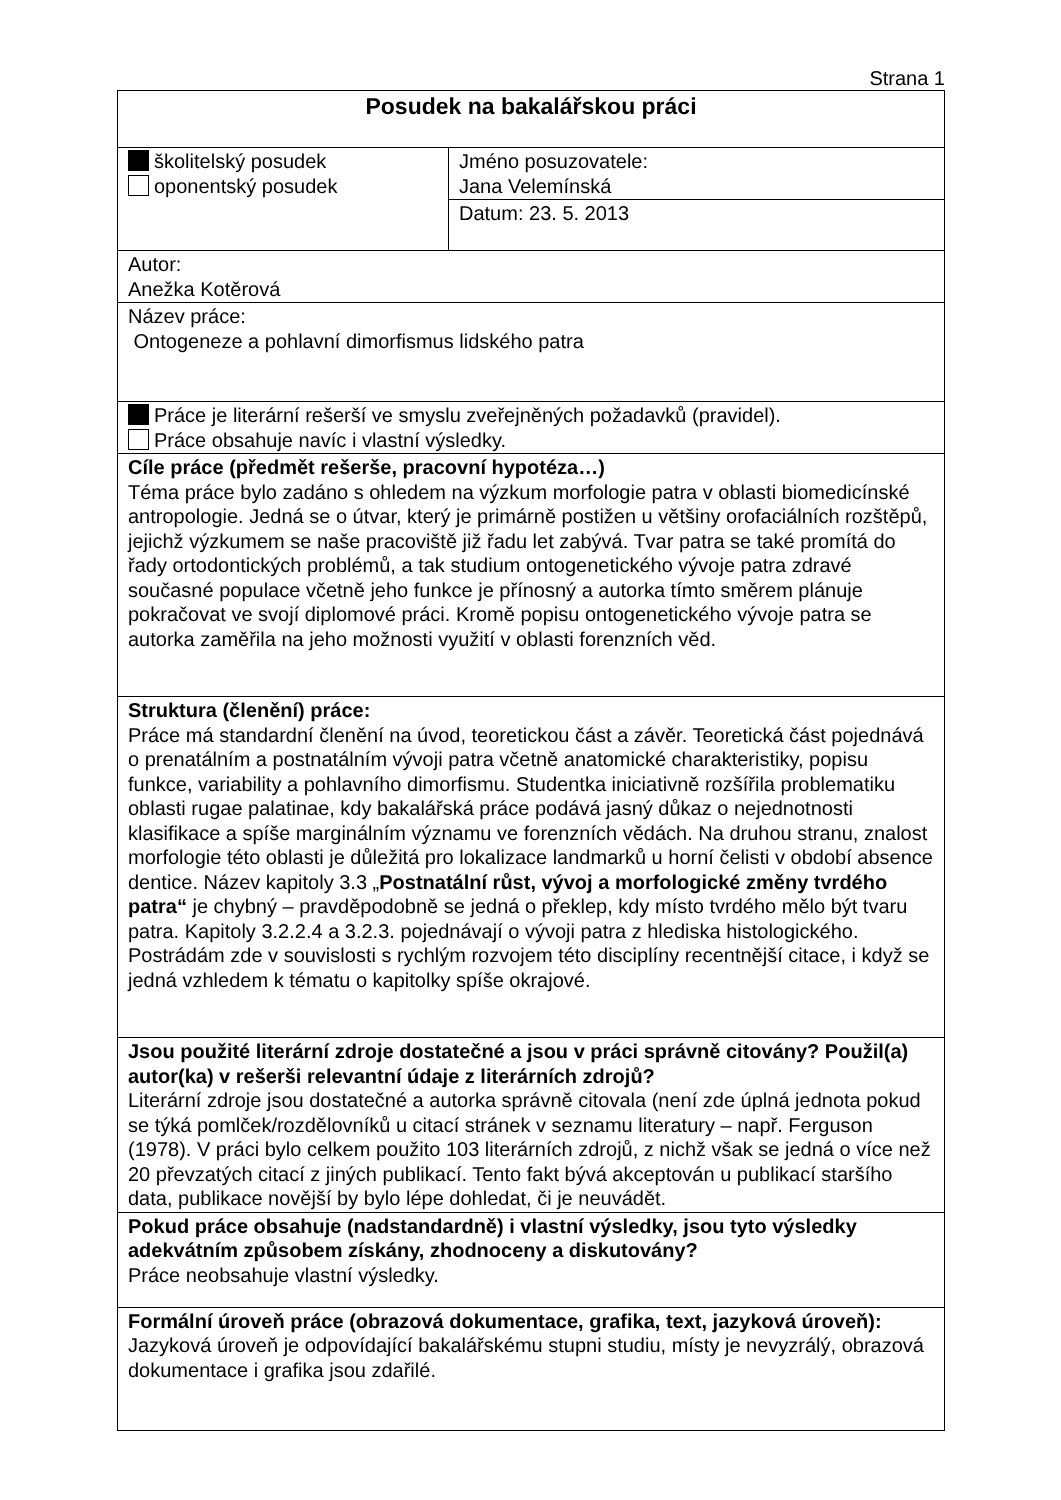Strana 1
| Posudek na bakalářskou práci | |
| školitelský posudek oponentský posudek | Jméno posuzovatele: Jana Velemínská |
| | Datum: 23. 5. 2013 |
| Autor: Anežka Kotěrová | |
| Název práce: Ontogeneze a pohlavní dimorfismus lidského patra | |
| Práce je literární rešerší ve smyslu zveřejněných požadavků (pravidel). Práce obsahuje navíc i vlastní výsledky. | |
| Cíle práce (předmět rešerše, pracovní hypotéza…) Téma práce bylo zadáno s ohledem na výzkum morfologie patra v oblasti biomedicínské antropologie. Jedná se o útvar, který je primárně postižen u většiny orofaciálních rozštěpů, jejichž výzkumem se naše pracoviště již řadu let zabývá. Tvar patra se také promítá do řady ortodontických problémů, a tak studium ontogenetického vývoje patra zdravé současné populace včetně jeho funkce je přínosný a autorka tímto směrem plánuje pokračovat ve svojí diplomové práci. Kromě popisu ontogenetického vývoje patra se autorka zaměřila na jeho možnosti využití v oblasti forenzních věd. | |
| Struktura (členění) práce: Práce má standardní členění na úvod, teoretickou část a závěr. Teoretická část pojednává o prenatálním a postnatálním vývoji patra včetně anatomické charakteristiky, popisu funkce, variability a pohlavního dimorfismu. Studentka iniciativně rozšířila problematiku oblasti rugae palatinae, kdy bakalářská práce podává jasný důkaz o nejednotnosti klasifikace a spíše marginálním významu ve forenzních vědách. Na druhou stranu, znalost morfologie této oblasti je důležitá pro lokalizace landmarků u horní čelisti v období absence dentice. Název kapitoly 3.3 „ Postnatální růst, vývoj a morfologické změny tvrdého patra“ je chybný – pravděpodobně se jedná o překlep, kdy místo tvrdého mělo být tvaru patra. Kapitoly 3.2.2.4 a 3.2.3. pojednávají o vývoji patra z hlediska histologického. Postrádám zde v souvislosti s rychlým rozvojem této disciplíny recentnější citace, i když se jedná vzhledem k tématu o kapitolky spíše okrajové. | |
| Jsou použité literární zdroje dostatečné a jsou v práci správně citovány? Použil(a) autor(ka) v rešerši relevantní údaje z literárních zdrojů? Literární zdroje jsou dostatečné a autorka správně citovala (není zde úplná jednota pokud se týká pomlček/rozdělovníků u citací stránek v seznamu literatury – např. Ferguson (1978). V práci bylo celkem použito 103 literárních zdrojů, z nichž však se jedná o více než 20 převzatých citací z jiných publikací. Tento fakt bývá akceptován u publikací staršího data, publikace novější by bylo lépe dohledat, či je neuvádět. | |
| Pokud práce obsahuje (nadstandardně) i vlastní výsledky, jsou tyto výsledky adekvátním způsobem získány, zhodnoceny a diskutovány? Práce neobsahuje vlastní výsledky. | |
| Formální úroveň práce (obrazová dokumentace, grafika, text, jazyková úroveň): Jazyková úroveň je odpovídající bakalářskému stupni studiu, místy je nevyzrálý, obrazová dokumentace i grafika jsou zdařilé. | |